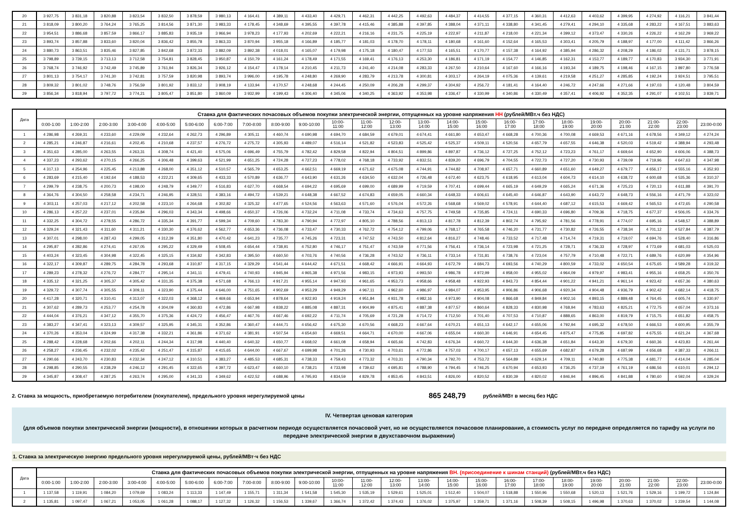| 20 | 3 927,75 | 3 831,18 | 3 820,88 | 3 823,54 | 3 832,50 | 3 878,59 | 3 980,13 | 4 164,41 | 4 389,11 | 4 433,40 | 4 429,71 | 4 462,31 | 4 442,25 | 4 492,63 | 4 484,37 | 4 414,55 | 4 377,15 | 4 360,31 | 4 412,63 | 4 403,62 | 4 399,95 | 4 274,92 | 4 116,21 | 3 841,44 |
| 21 | 3 818,09 | 3 800,20 | 3 764,24 | 3 765,25 | 3 814,56 | 3 871,30 | 3 983,33 | 4 178,45 | 4 348,69 | 4 395,55 | 4 397,78 | 4 415,46 | 4 385,88 | 4 397,85 | 4 388,04 | 4 371,11 | 4 338,80 | 4 341,45 | 4 279,41 | 4 294,10 | 4 335,68 | 4 283,22 | 4 167,51 | 3 883,63 |
| 22 | 3 954,51 | 3 886,68 | 3 857,59 | 3 866,17 | 3 885,83 | 3 935,19 | 3 966,94 | 3 978,23 | 4 177,93 | 4 202,69 | 4 222,21 | 4 216,16 | 4 231,75 | 4 225,19 | 4 222,97 | 4 211,87 | 4 218,00 | 4 221,34 | 4 399,12 | 4 373,47 | 4 330,26 | 4 226,22 | 4 162,29 | 3 969,22 |
| 23 | 3 893,74 | 3 857,88 | 3 833,60 | 3 820,04 | 3 836,42 | 3 855,78 | 3 863,33 | 3 870,94 | 3 955,18 | 4 166,89 | 4 185,77 | 4 181,03 | 4 178,70 | 4 178,11 | 4 180,68 | 4 161,60 | 4 152,64 | 4 165,53 | 4 303,41 | 4 205,79 | 4 188,97 | 4 177,00 | 4 111,42 | 3 866,26 |
| 24 | 3 880,73 | 3 863,51 | 3 835,46 | 3 827,85 | 3 842,68 | 3 872,33 | 3 882,09 | 3 892,38 | 4 018,01 | 4 165,07 | 4 179,98 | 4 175,18 | 4 180,47 | 4 177,53 | 4 165,51 | 4 170,77 | 4 157,38 | 4 164,92 | 4 385,94 | 4 286,32 | 4 208,29 | 4 186,02 | 4 131,71 | 3 878,15 |
| 25 | 3 798,89 | 3 739,15 | 3 713,13 | 3 712,58 | 3 754,81 | 3 828,45 | 3 950,87 | 4 150,79 | 4 161,24 | 4 178,49 | 4 171,55 | 4 169,41 | 4 176,13 | 4 253,30 | 4 186,81 | 4 171,19 | 4 154,77 | 4 146,85 | 4 162,31 | 4 153,77 | 4 189,77 | 4 170,83 | 3 934,30 | 3 771,91 |
| 26 | 3 768,74 | 3 746,92 | 3 742,49 | 3 745,89 | 3 761,94 | 3 826,34 | 3 926,12 | 4 154,47 | 4 178,14 | 4 210,45 | 4 211,73 | 4 241,40 | 4 214,08 | 4 283,33 | 4 267,50 | 4 210,64 | 4 167,60 | 4 166,16 | 4 193,34 | 4 189,75 | 4 198,46 | 4 167,15 | 3 897,80 | 3 776,58 |
| 27 | 3 801,13 | 3 754,17 | 3 741,30 | 3 742,81 | 3 757,59 | 3 820,98 | 3 893,74 | 3 996,00 | 4 195,78 | 4 248,80 | 4 269,90 | 4 283,79 | 4 213,78 | 4 300,81 | 4 303,17 | 4 264,19 | 4 075,36 | 4 139,61 | 4 219,58 | 4 251,27 | 4 285,85 | 4 192,24 | 3 924,51 | 3 795,51 |
| 28 | 3 809,32 | 3 801,02 | 3 748,76 | 3 756,59 | 3 801,92 | 3 833,12 | 3 908,19 | 4 133,94 | 4 170,57 | 4 248,68 | 4 244,45 | 4 250,09 | 4 206,28 | 4 299,37 | 4 304,92 | 4 256,72 | 4 181,41 | 4 164,40 | 4 246,72 | 4 247,66 | 4 271,66 | 4 197,03 | 4 120,48 | 3 804,59 |
| 29 | 3 856,34 | 3 818,94 | 3 797,72 | 3 774,21 | 3 805,47 | 3 851,80 | 3 860,09 | 3 932,99 | 4 199,43 | 4 306,40 | 4 345,06 | 4 340,25 | 4 363,92 | 4 353,98 | 4 336,47 | 4 330,99 | 4 340,86 | 4 330,49 | 4 357,41 | 4 406,92 | 4 352,35 | 4 291,07 | 4 102,51 | 3 839,71 |
| Дата | Ставка для фактических почасовых объемов покупки электрической энергии, отпущенных на уровне напряжения НН (рублей/МВт.ч без НДС) | | | | | | | | | | | | | | | | | | | | | | | |
| --- | --- | --- | --- | --- | --- | --- | --- | --- | --- | --- | --- | --- | --- | --- | --- | --- | --- | --- | --- | --- | --- | --- | --- | --- |
| | 0:00-1:00 | 1:00-2:00 | 2:00-3:00 | 3:00-4:00 | 4:00-5:00 | 5:00-6:00 | 6:00-7:00 | 7:00-8:00 | 8:00-9:00 | 9:00-10:00 | 10:00- 11:00 | 11:00- 12:00 | 12:00- 13:00 | 13:00- 14:00 | 14:00- 15:00 | 15:00- 16:00 | 16:00- 17:00 | 17:00- 18:00 | 18:00- 19:00 | 19:00- 20:00 | 20:00- 21:00 | 21:00- 22:00 | 22:00- 23:00 | 23:00-0:00 |
| 1 | 4 286,98 | 4 269,31 | 4 233,60 | 4 229,09 | 4 232,64 | 4 262,73 | 4 296,89 | 4 305,11 | 4 460,74 | 4 690,98 | 4 694,70 | 4 684,59 | 4 679,01 | 4 674,41 | 4 661,80 | 4 653,47 | 4 668,28 | 4 700,36 | 4 700,08 | 4 669,53 | 4 671,16 | 4 678,56 | 4 349,12 | 4 274,24 |
| 2 | 4 285,21 | 4 246,87 | 4 216,61 | 4 202,45 | 4 210,68 | 4 237,57 | 4 276,72 | 4 275,72 | 4 305,93 | 4 489,07 | 4 516,14 | 4 521,82 | 4 523,83 | 4 525,42 | 4 525,37 | 4 509,11 | 4 520,56 | 4 657,79 | 4 657,55 | 4 646,38 | 4 520,03 | 4 519,42 | 4 388,94 | 4 293,48 |
| 3 | 4 351,63 | 4 285,00 | 4 263,55 | 4 263,31 | 4 308,74 | 4 421,40 | 4 575,06 | 4 696,49 | 4 755,79 | 4 782,42 | 4 829,58 | 4 822,94 | 4 804,51 | 4 899,86 | 4 897,87 | 4 736,12 | 4 727,25 | 4 752,12 | 4 723,23 | 4 761,17 | 4 669,64 | 4 652,90 | 4 606,06 | 4 388,73 |
| 4 | 4 337,23 | 4 293,62 | 4 270,15 | 4 266,25 | 4 306,48 | 4 399,63 | 4 521,99 | 4 651,25 | 4 724,28 | 4 727,23 | 4 778,02 | 4 768,18 | 4 733,92 | 4 832,51 | 4 839,20 | 4 696,79 | 4 704,55 | 4 722,73 | 4 727,20 | 4 730,93 | 4 739,09 | 4 719,96 | 4 647,63 | 4 347,98 |
| 5 | 4 317,13 | 4 254,96 | 4 225,45 | 4 213,88 | 4 268,00 | 4 351,12 | 4 510,57 | 4 565,79 | 4 653,25 | 4 662,51 | 4 669,19 | 4 671,62 | 4 675,08 | 4 744,91 | 4 744,82 | 4 708,97 | 4 657,71 | 4 660,89 | 4 651,60 | 4 649,27 | 4 679,77 | 4 656,17 | 4 555,16 | 4 352,93 |
| 6 | 4 283,69 | 4 215,40 | 4 192,64 | 4 188,53 | 4 222,21 | 4 309,65 | 4 433,33 | 4 570,89 | 4 636,77 | 4 643,90 | 4 631,26 | 4 634,50 | 4 632,04 | 4 726,48 | 4 672,40 | 4 623,75 | 4 618,95 | 4 613,04 | 4 604,73 | 4 614,10 | 4 638,72 | 4 600,68 | 4 535,36 | 4 310,37 |
| 7 | 4 299,79 | 4 238,75 | 4 200,73 | 4 198,00 | 4 248,79 | 4 349,77 | 4 516,83 | 4 627,70 | 4 668,54 | 4 694,22 | 4 695,69 | 4 699,00 | 4 689,99 | 4 719,59 | 4 707,41 | 4 699,44 | 4 665,19 | 4 649,29 | 4 665,24 | 4 671,36 | 4 725,23 | 4 720,13 | 4 611,88 | 4 391,70 |
| 8 | 4 364,76 | 4 304,50 | 4 258,58 | 4 234,71 | 4 246,95 | 4 328,51 | 4 383,16 | 4 494,72 | 4 539,21 | 4 648,38 | 4 667,52 | 4 674,83 | 4 659,05 | 4 660,34 | 4 648,33 | 4 606,61 | 4 645,40 | 4 646,87 | 4 643,90 | 4 643,72 | 4 648,73 | 4 556,16 | 4 471,79 | 4 323,02 |
| 9 | 4 303,11 | 4 257,03 | 4 217,12 | 4 202,58 | 4 223,10 | 4 264,68 | 4 302,82 | 4 325,32 | 4 477,65 | 4 524,56 | 4 563,63 | 4 571,60 | 4 576,04 | 4 572,26 | 4 568,68 | 4 569,02 | 4 578,91 | 4 644,40 | 4 687,12 | 4 615,53 | 4 669,42 | 4 565,53 | 4 472,65 | 4 290,58 |
| 10 | 4 286,13 | 4 257,22 | 4 237,01 | 4 235,84 | 4 296,03 | 4 343,34 | 4 498,66 | 4 650,37 | 4 726,06 | 4 732,24 | 4 711,08 | 4 733,74 | 4 734,63 | 4 757,75 | 4 749,58 | 4 735,85 | 4 724,11 | 4 690,33 | 4 696,80 | 4 709,36 | 4 718,75 | 4 677,37 | 4 506,05 | 4 334,76 |
| 11 | 4 332,25 | 4 304,72 | 4 278,55 | 4 286,72 | 4 335,34 | 4 391,77 | 4 599,34 | 4 709,60 | 4 783,30 | 4 790,94 | 4 772,97 | 4 805,10 | 4 788,56 | 4 813,13 | 4 817,78 | 4 812,39 | 4 802,74 | 4 795,92 | 4 781,56 | 4 778,91 | 4 774,07 | 4 695,16 | 4 548,57 | 4 388,89 |
| 12 | 4 329,24 | 4 321,43 | 4 311,60 | 4 311,21 | 4 330,30 | 4 376,62 | 4 562,77 | 4 653,36 | 4 736,08 | 4 733,47 | 4 730,33 | 4 762,72 | 4 754,12 | 4 799,06 | 4 768,17 | 4 765,58 | 4 746,20 | 4 731,77 | 4 730,82 | 4 726,55 | 4 738,34 | 4 701,12 | 4 527,84 | 4 387,79 |
| 13 | 4 307,01 | 4 298,00 | 4 287,43 | 4 299,05 | 4 312,39 | 4 351,80 | 4 470,42 | 4 641,23 | 4 735,77 | 4 745,26 | 4 723,31 | 4 747,52 | 4 743,50 | 4 812,64 | 4 816,27 | 4 748,46 | 4 733,52 | 4 717,48 | 4 714,74 | 4 719,31 | 4 719,07 | 4 694,76 | 4 528,40 | 4 316,86 |
| 14 | 4 295,87 | 4 282,86 | 4 274,41 | 4 267,05 | 4 295,22 | 4 329,49 | 4 508,45 | 4 654,44 | 4 738,91 | 4 752,80 | 4 746,17 | 4 751,47 | 4 743,59 | 4 771,56 | 4 756,41 | 4 736,14 | 4 723,98 | 4 721,25 | 4 728,71 | 4 736,33 | 4 728,97 | 4 773,69 | 4 681,03 | 4 525,03 |
| 15 | 4 403,24 | 4 323,45 | 4 304,98 | 4 322,45 | 4 325,15 | 4 334,82 | 4 342,83 | 4 395,50 | 4 660,50 | 4 703,76 | 4 740,56 | 4 736,28 | 4 743,52 | 4 736,11 | 4 733,14 | 4 731,81 | 4 738,76 | 4 723,04 | 4 757,79 | 4 710,48 | 4 722,71 | 4 689,76 | 4 620,99 | 4 354,96 |
| 16 | 4 322,17 | 4 309,87 | 4 289,75 | 4 284,78 | 4 293,68 | 4 310,87 | 4 317,15 | 4 329,29 | 4 541,44 | 4 644,42 | 4 671,51 | 4 668,42 | 4 666,91 | 4 664,93 | 4 672,79 | 4 684,73 | 4 693,56 | 4 740,29 | 4 800,59 | 4 733,02 | 4 650,54 | 4 675,65 | 4 589,28 | 4 319,32 |
| 17 | 4 289,23 | 4 278,32 | 4 276,72 | 4 284,77 | 4 295,14 | 4 341,11 | 4 479,41 | 4 740,93 | 4 945,94 | 4 965,38 | 4 971,56 | 4 983,15 | 4 973,93 | 4 993,50 | 4 986,78 | 4 972,99 | 4 958,00 | 4 955,02 | 4 964,09 | 4 979,97 | 4 983,41 | 4 955,16 | 4 658,25 | 4 350,76 |
| 18 | 4 335,12 | 4 321,25 | 4 305,37 | 4 305,42 | 4 331,35 | 4 375,38 | 4 571,68 | 4 766,13 | 4 917,21 | 4 955,14 | 4 947,93 | 4 961,65 | 4 953,73 | 4 958,66 | 4 958,48 | 4 922,93 | 4 843,73 | 4 854,44 | 4 901,22 | 4 941,21 | 4 961,14 | 4 923,42 | 4 657,36 | 4 380,63 |
| 19 | 4 329,72 | 4 307,74 | 4 305,55 | 4 309,11 | 4 323,90 | 4 375,44 | 4 646,00 | 4 751,65 | 4 902,69 | 4 953,29 | 4 949,29 | 4 967,11 | 4 962,60 | 4 986,97 | 4 984,07 | 4 953,95 | 4 906,86 | 4 906,68 | 4 920,34 | 4 904,48 | 4 936,79 | 4 902,42 | 4 682,14 | 4 418,75 |
| 20 | 4 417,28 | 4 320,71 | 4 310,41 | 4 313,07 | 4 322,03 | 4 368,12 | 4 469,66 | 4 653,94 | 4 878,64 | 4 922,93 | 4 919,24 | 4 951,84 | 4 931,78 | 4 982,16 | 4 973,90 | 4 904,08 | 4 866,68 | 4 849,84 | 4 902,16 | 4 893,15 | 4 889,48 | 4 764,45 | 4 605,74 | 4 330,97 |
| 21 | 4 307,62 | 4 289,73 | 4 253,77 | 4 254,78 | 4 304,09 | 4 360,83 | 4 472,86 | 4 667,98 | 4 838,22 | 4 885,08 | 4 887,31 | 4 904,99 | 4 875,41 | 4 887,38 | 4 877,57 | 4 860,64 | 4 828,33 | 4 830,98 | 4 768,94 | 4 783,63 | 4 825,21 | 4 772,75 | 4 657,04 | 4 373,16 |
| 22 | 4 444,04 | 4 376,21 | 4 347,12 | 4 355,70 | 4 375,36 | 4 424,72 | 4 456,47 | 4 467,76 | 4 667,46 | 4 692,22 | 4 711,74 | 4 705,69 | 4 721,28 | 4 714,72 | 4 712,50 | 4 701,40 | 4 707,53 | 4 710,87 | 4 888,65 | 4 863,00 | 4 819,79 | 4 715,75 | 4 651,82 | 4 458,75 |
| 23 | 4 383,27 | 4 347,41 | 4 323,13 | 4 309,57 | 4 325,95 | 4 345,31 | 4 352,86 | 4 360,47 | 4 444,71 | 4 656,42 | 4 675,30 | 4 670,56 | 4 668,23 | 4 667,64 | 4 670,21 | 4 651,13 | 4 642,17 | 4 655,06 | 4 792,94 | 4 695,32 | 4 678,50 | 4 666,53 | 4 600,95 | 4 355,79 |
| 24 | 4 370,26 | 4 353,04 | 4 324,99 | 4 317,38 | 4 332,21 | 4 361,86 | 4 371,62 | 4 381,91 | 4 507,54 | 4 654,60 | 4 669,51 | 4 664,71 | 4 670,00 | 4 667,06 | 4 655,04 | 4 660,30 | 4 646,91 | 4 654,45 | 4 875,47 | 4 775,85 | 4 697,82 | 4 675,55 | 4 621,24 | 4 367,68 |
| 25 | 4 288,42 | 4 228,68 | 4 202,66 | 4 202,11 | 4 244,34 | 4 317,98 | 4 440,40 | 4 640,32 | 4 650,77 | 4 668,02 | 4 661,08 | 4 658,94 | 4 665,66 | 4 742,83 | 4 676,34 | 4 660,72 | 4 644,30 | 4 636,38 | 4 651,84 | 4 643,30 | 4 679,30 | 4 660,36 | 4 423,83 | 4 261,44 |
| 26 | 4 258,27 | 4 236,45 | 4 232,02 | 4 235,42 | 4 251,47 | 4 315,87 | 4 415,65 | 4 644,00 | 4 667,67 | 4 699,98 | 4 701,26 | 4 730,93 | 4 703,61 | 4 772,86 | 4 757,03 | 4 700,17 | 4 657,13 | 4 655,69 | 4 682,87 | 4 679,28 | 4 687,99 | 4 656,68 | 4 387,33 | 4 266,11 |
| 27 | 4 290,66 | 4 243,70 | 4 230,83 | 4 232,34 | 4 247,12 | 4 310,51 | 4 383,27 | 4 485,53 | 4 685,31 | 4 738,33 | 4 759,43 | 4 773,32 | 4 703,31 | 4 790,34 | 4 792,70 | 4 753,72 | 4 564,89 | 4 629,14 | 4 709,11 | 4 740,80 | 4 775,38 | 4 681,77 | 4 414,04 | 4 285,04 |
| 28 | 4 298,85 | 4 290,55 | 4 238,29 | 4 246,12 | 4 291,45 | 4 322,65 | 4 397,72 | 4 623,47 | 4 660,10 | 4 738,21 | 4 733,98 | 4 739,62 | 4 695,81 | 4 788,90 | 4 794,45 | 4 746,25 | 4 670,94 | 4 653,93 | 4 736,25 | 4 737,19 | 4 761,19 | 4 686,56 | 4 610,01 | 4 294,12 |
| 29 | 4 345,87 | 4 308,47 | 4 287,25 | 4 263,74 | 4 295,00 | 4 341,33 | 4 349,62 | 4 422,52 | 4 688,96 | 4 795,93 | 4 834,59 | 4 829,78 | 4 853,45 | 4 843,51 | 4 826,00 | 4 820,52 | 4 830,39 | 4 820,02 | 4 846,94 | 4 896,45 | 4 841,88 | 4 780,60 | 4 592,04 | 4 329,24 |
2. Ставка за мощность, приобретаемую потребителем (покупателем), предельного уровня нерегулируемой цены 865 248,79 рублей/МВт в месяц без НДС
IV. Четвертая ценовая категория
(для объемов покупки электрической энергии (мощности), в отношении которых в расчетном периоде осуществляется почасовой учет, но не осуществляется почасовое планирование, а стоимость услуг по передаче определяется по тарифу на услуги по передаче электрической энергии в двухставочном выражении)
1. Ставка за электрическую энергию предельного уровня нерегулируемой цены, рублей/МВт·ч без НДС
| Дата | Ставка для фактических почасовых объемов покупки электрической энергии, отпущенных на уровне напряжения ВН. (присоединение к шинам станций) (рублей/МВт.ч без НДС) | | | | | | | | | | | | | | | | | | | | | | | |
| --- | --- | --- | --- | --- | --- | --- | --- | --- | --- | --- | --- | --- | --- | --- | --- | --- | --- | --- | --- | --- | --- | --- | --- | --- |
| | 0:00-1:00 | 1:00-2:00 | 2:00-3:00 | 3:00-4:00 | 4:00-5:00 | 5:00-6:00 | 6:00-7:00 | 7:00-8:00 | 8:00-9:00 | 9:00-10:00 | 10:00- 11:00 | 11:00- 12:00 | 12:00- 13:00 | 13:00- 14:00 | 14:00- 15:00 | 15:00- 16:00 | 16:00- 17:00 | 17:00- 18:00 | 18:00- 19:00 | 19:00- 20:00 | 20:00- 21:00 | 21:00- 22:00 | 22:00- 23:00 | 23:00-0:00 |
| 1 | 1 137,58 | 1 119,91 | 1 084,20 | 1 079,69 | 1 083,24 | 1 113,33 | 1 147,49 | 1 155,71 | 1 311,34 | 1 541,58 | 1 545,30 | 1 535,19 | 1 529,61 | 1 525,01 | 1 512,40 | 1 504,07 | 1 518,88 | 1 550,96 | 1 550,68 | 1 520,13 | 1 521,76 | 1 529,16 | 1 199,72 | 1 124,84 |
| 2 | 1 135,81 | 1 097,47 | 1 067,21 | 1 053,05 | 1 061,28 | 1 088,17 | 1 127,32 | 1 126,32 | 1 156,53 | 1 339,67 | 1 366,74 | 1 372,42 | 1 374,43 | 1 376,02 | 1 375,97 | 1 359,71 | 1 371,16 | 1 508,39 | 1 508,15 | 1 496,98 | 1 370,63 | 1 370,02 | 1 239,54 | 1 144,08 |